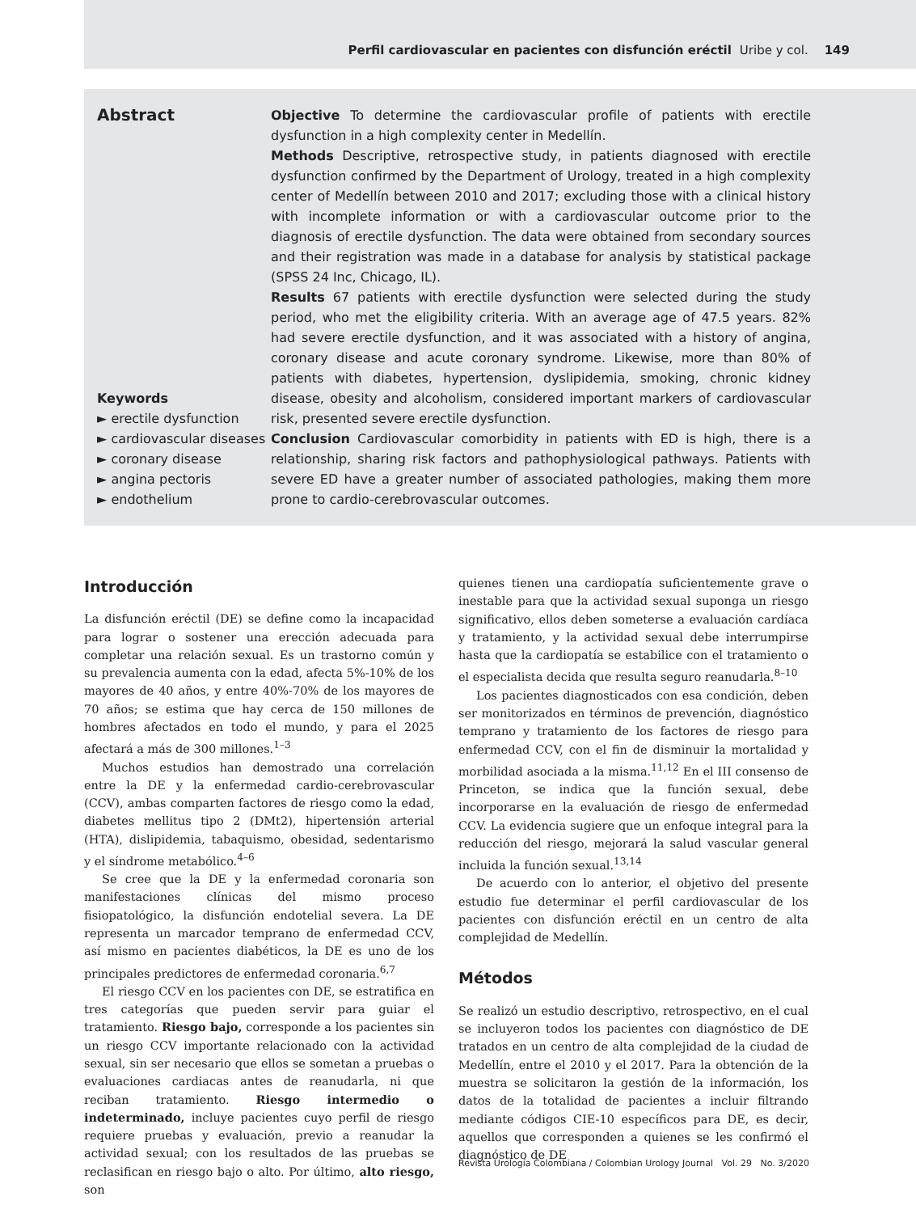Perfil cardiovascular en pacientes con disfunción eréctil Uribe y col. 149
Abstract
Keywords
► erectile dysfunction
► cardiovascular diseases
► coronary disease
► angina pectoris
► endothelium
Objective To determine the cardiovascular profile of patients with erectile dysfunction in a high complexity center in Medellín.
Methods Descriptive, retrospective study, in patients diagnosed with erectile dysfunction confirmed by the Department of Urology, treated in a high complexity center of Medellín between 2010 and 2017; excluding those with a clinical history with incomplete information or with a cardiovascular outcome prior to the diagnosis of erectile dysfunction. The data were obtained from secondary sources and their registration was made in a database for analysis by statistical package (SPSS 24 Inc, Chicago, IL).
Results 67 patients with erectile dysfunction were selected during the study period, who met the eligibility criteria. With an average age of 47.5 years. 82% had severe erectile dysfunction, and it was associated with a history of angina, coronary disease and acute coronary syndrome. Likewise, more than 80% of patients with diabetes, hypertension, dyslipidemia, smoking, chronic kidney disease, obesity and alcoholism, considered important markers of cardiovascular risk, presented severe erectile dysfunction.
Conclusion Cardiovascular comorbidity in patients with ED is high, there is a relationship, sharing risk factors and pathophysiological pathways. Patients with severe ED have a greater number of associated pathologies, making them more prone to cardio-cerebrovascular outcomes.
Introducción
La disfunción eréctil (DE) se define como la incapacidad para lograr o sostener una erección adecuada para completar una relación sexual. Es un trastorno común y su prevalencia aumenta con la edad, afecta 5%-10% de los mayores de 40 años, y entre 40%-70% de los mayores de 70 años; se estima que hay cerca de 150 millones de hombres afectados en todo el mundo, y para el 2025 afectará a más de 300 millones.<sup>1–3</sup>
Muchos estudios han demostrado una correlación entre la DE y la enfermedad cardio-cerebrovascular (CCV), ambas comparten factores de riesgo como la edad, diabetes mellitus tipo 2 (DMt2), hipertensión arterial (HTA), dislipidemia, tabaquismo, obesidad, sedentarismo y el síndrome metabólico.<sup>4–6</sup>
Se cree que la DE y la enfermedad coronaria son manifestaciones clínicas del mismo proceso fisiopatológico, la disfunción endotelial severa. La DE representa un marcador temprano de enfermedad CCV, así mismo en pacientes diabéticos, la DE es uno de los principales predictores de enfermedad coronaria.<sup>6,7</sup>
El riesgo CCV en los pacientes con DE, se estratifica en tres categorías que pueden servir para guiar el tratamiento. Riesgo bajo, corresponde a los pacientes sin un riesgo CCV importante relacionado con la actividad sexual, sin ser necesario que ellos se sometan a pruebas o evaluaciones cardiacas antes de reanudarla, ni que reciban tratamiento. Riesgo intermedio o indeterminado, incluye pacientes cuyo perfil de riesgo requiere pruebas y evaluación, previo a reanudar la actividad sexual; con los resultados de las pruebas se reclasifican en riesgo bajo o alto. Por último, alto riesgo, son
quienes tienen una cardiopatía suficientemente grave o inestable para que la actividad sexual suponga un riesgo significativo, ellos deben someterse a evaluación cardíaca y tratamiento, y la actividad sexual debe interrumpirse hasta que la cardiopatía se estabilice con el tratamiento o el especialista decida que resulta seguro reanudarla.<sup>8–10</sup>
Los pacientes diagnosticados con esa condición, deben ser monitorizados en términos de prevención, diagnóstico temprano y tratamiento de los factores de riesgo para enfermedad CCV, con el fin de disminuir la mortalidad y morbilidad asociada a la misma.<sup>11,12</sup> En el III consenso de Princeton, se indica que la función sexual, debe incorporarse en la evaluación de riesgo de enfermedad CCV. La evidencia sugiere que un enfoque integral para la reducción del riesgo, mejorará la salud vascular general incluida la función sexual.<sup>13,14</sup>
De acuerdo con lo anterior, el objetivo del presente estudio fue determinar el perfil cardiovascular de los pacientes con disfunción eréctil en un centro de alta complejidad de Medellín.
Métodos
Se realizó un estudio descriptivo, retrospectivo, en el cual se incluyeron todos los pacientes con diagnóstico de DE tratados en un centro de alta complejidad de la ciudad de Medellín, entre el 2010 y el 2017. Para la obtención de la muestra se solicitaron la gestión de la información, los datos de la totalidad de pacientes a incluir filtrando mediante códigos CIE-10 específicos para DE, es decir, aquellos que corresponden a quienes se les confirmó el diagnóstico de DE
Revista Urología Colombiana / Colombian Urology Journal Vol. 29 No. 3/2020